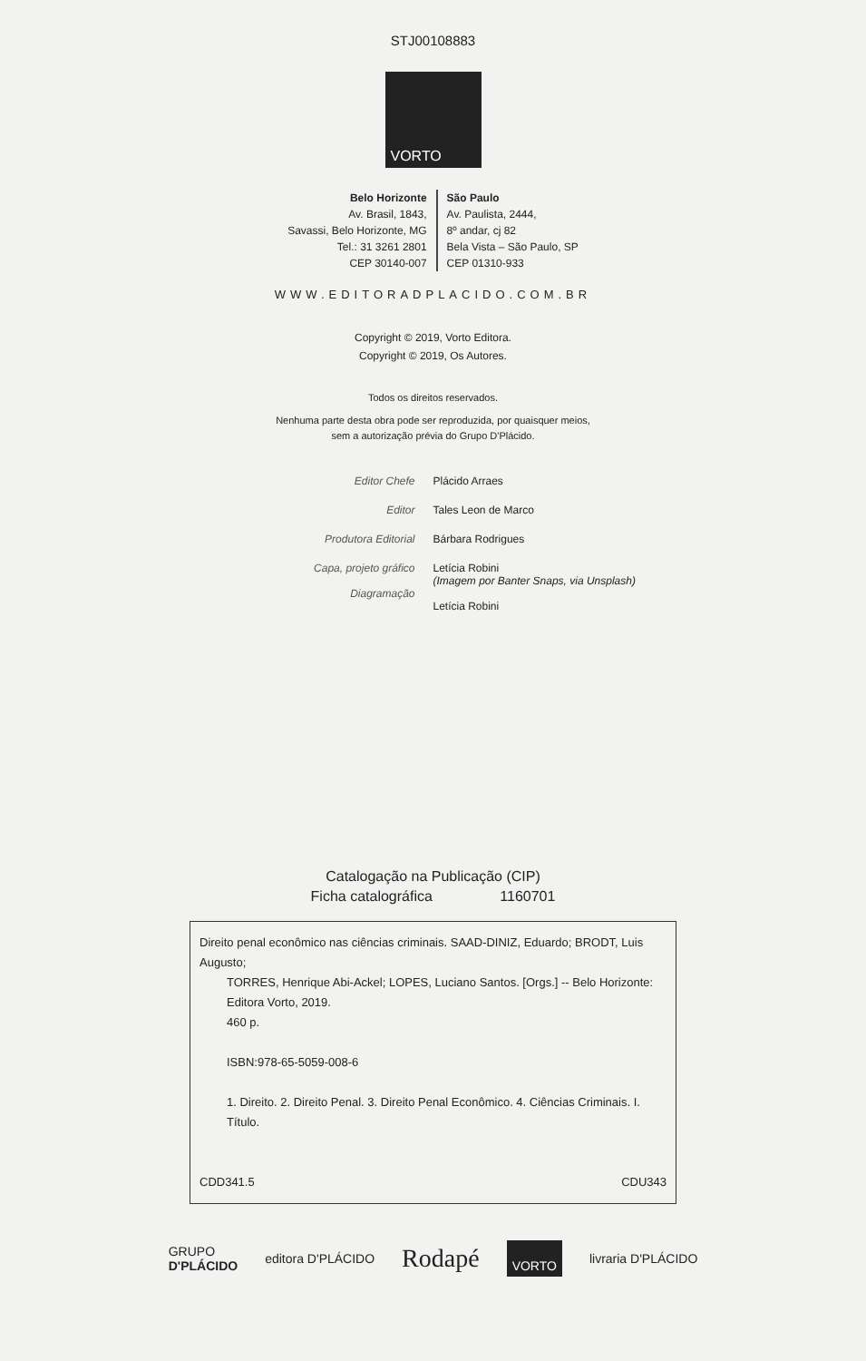STJ00108883
VORTO
Belo Horizonte
Av. Brasil, 1843,
Savassi, Belo Horizonte, MG
Tel.: 31 3261 2801
CEP 30140-007
São Paulo
Av. Paulista, 2444,
8º andar, cj 82
Bela Vista – São Paulo, SP
CEP 01310-933
WWW.EDITORADPLACIDO.COM.BR
Copyright © 2019, Vorto Editora.
Copyright © 2019, Os Autores.
Todos os direitos reservados.
Nenhuma parte desta obra pode ser reproduzida, por quaisquer meios,
sem a autorização prévia do Grupo D'Plácido.
Editor Chefe
Plácido Arraes
Editor
Tales Leon de Marco
Produtora Editorial
Bárbara Rodrigues
Capa, projeto gráfico
Diagramação
Letícia Robini
(Imagem por Banter Snaps, via Unsplash)
Letícia Robini
Catalogação na Publicação (CIP)
Ficha catalográfica 1160701
Direito penal econômico nas ciências criminais. SAAD-DINIZ, Eduardo; BRODT, Luis Augusto;
TORRES, Henrique Abi-Ackel; LOPES, Luciano Santos. [Orgs.] -- Belo Horizonte: Editora Vorto, 2019.
460 p.
ISBN:978-65-5059-008-6
1. Direito. 2. Direito Penal. 3. Direito Penal Econômico. 4. Ciências Criminais. I. Título.
CDD341.5 CDU343
GRUPO
D'PLÁCIDO editora D'PLÁCIDO Rodapé VORTO livraria D'PLÁCIDO